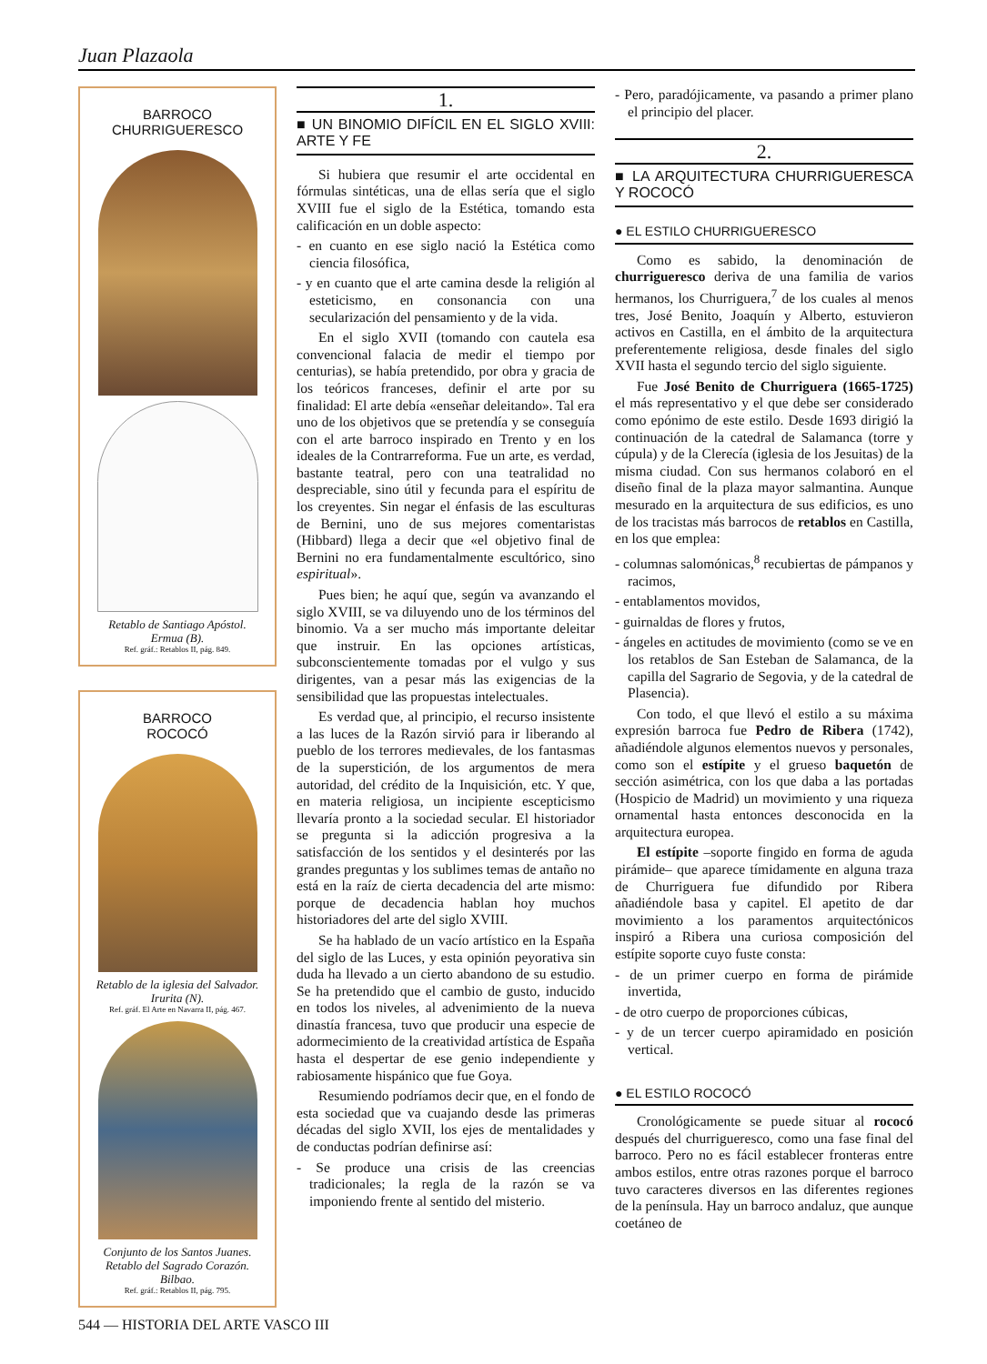Juan Plazaola
BARROCO
CHURRIGUERESCO
Retablo de Santiago Apóstol.
Ermua (B).
Ref. gráf.: Retablos II, pág. 849.
BARROCO
ROCOCÓ
Retablo de la iglesia del Salvador.
Irurita (N).
Ref. gráf. El Arte en Navarra II, pág. 467.
Conjunto de los Santos Juanes.
Retablo del Sagrado Corazón. Bilbao.
Ref. gráf.: Retablos II, pág. 795.
1.
■ UN BINOMIO DIFÍCIL EN EL SIGLO XVIII: ARTE Y FE
Si hubiera que resumir el arte occidental en fórmulas sintéticas, una de ellas sería que el siglo XVIII fue el siglo de la Estética, tomando esta calificación en un doble aspecto:
- en cuanto en ese siglo nació la Estética como ciencia filosófica,
- y en cuanto que el arte camina desde la religión al esteticismo, en consonancia con una secularización del pensamiento y de la vida.
En el siglo XVII (tomando con cautela esa convencional falacia de medir el tiempo por centurias), se había pretendido, por obra y gracia de los teóricos franceses, definir el arte por su finalidad: El arte debía «enseñar deleitando». Tal era uno de los objetivos que se pretendía y se conseguía con el arte barroco inspirado en Trento y en los ideales de la Contrarreforma. Fue un arte, es verdad, bastante teatral, pero con una teatralidad no despreciable, sino útil y fecunda para el espíritu de los creyentes. Sin negar el énfasis de las esculturas de Bernini, uno de sus mejores comentaristas (Hibbard) llega a decir que «el objetivo final de Bernini no era fundamentalmente escultórico, sino espiritual».
Pues bien; he aquí que, según va avanzando el siglo XVIII, se va diluyendo uno de los términos del binomio. Va a ser mucho más importante deleitar que instruir. En las opciones artísticas, subconscientemente tomadas por el vulgo y sus dirigentes, van a pesar más las exigencias de la sensibilidad que las propuestas intelectuales.
Es verdad que, al principio, el recurso insistente a las luces de la Razón sirvió para ir liberando al pueblo de los terrores medievales, de los fantasmas de la superstición, de los argumentos de mera autoridad, del crédito de la Inquisición, etc. Y que, en materia religiosa, un incipiente escepticismo llevaría pronto a la sociedad secular. El historiador se pregunta si la adicción progresiva a la satisfacción de los sentidos y el desinterés por las grandes preguntas y los sublimes temas de antaño no está en la raíz de cierta decadencia del arte mismo: porque de decadencia hablan hoy muchos historiadores del arte del siglo XVIII.
Se ha hablado de un vacío artístico en la España del siglo de las Luces, y esta opinión peyorativa sin duda ha llevado a un cierto abandono de su estudio. Se ha pretendido que el cambio de gusto, inducido en todos los niveles, al advenimiento de la nueva dinastía francesa, tuvo que producir una especie de adormecimiento de la creatividad artística de España hasta el despertar de ese genio independiente y rabiosamente hispánico que fue Goya.
Resumiendo podríamos decir que, en el fondo de esta sociedad que va cuajando desde las primeras décadas del siglo XVII, los ejes de mentalidades y de conductas podrían definirse así:
- Se produce una crisis de las creencias tradicionales; la regla de la razón se va imponiendo frente al sentido del misterio.
- Pero, paradójicamente, va pasando a primer plano el principio del placer.
2.
■ LA ARQUITECTURA CHURRIGUERESCA Y ROCOCÓ
● EL ESTILO CHURRIGUERESCO
Como es sabido, la denominación de churrigueresco deriva de una familia de varios hermanos, los Churriguera,<sup>7</sup> de los cuales al menos tres, José Benito, Joaquín y Alberto, estuvieron activos en Castilla, en el ámbito de la arquitectura preferentemente religiosa, desde finales del siglo XVII hasta el segundo tercio del siglo siguiente.
Fue José Benito de Churriguera (1665-1725) el más representativo y el que debe ser considerado como epónimo de este estilo. Desde 1693 dirigió la continuación de la catedral de Salamanca (torre y cúpula) y de la Clerecía (iglesia de los Jesuitas) de la misma ciudad. Con sus hermanos colaboró en el diseño final de la plaza mayor salmantina. Aunque mesurado en la arquitectura de sus edificios, es uno de los tracistas más barrocos de retablos en Castilla, en los que emplea:
- columnas salomónicas,<sup>8</sup> recubiertas de pámpanos y racimos,
- entablamentos movidos,
- guirnaldas de flores y frutos,
- ángeles en actitudes de movimiento (como se ve en los retablos de San Esteban de Salamanca, de la capilla del Sagrario de Segovia, y de la catedral de Plasencia).
Con todo, el que llevó el estilo a su máxima expresión barroca fue Pedro de Ribera (1742), añadiéndole algunos elementos nuevos y personales, como son el estípite y el grueso baquetón de sección asimétrica, con los que daba a las portadas (Hospicio de Madrid) un movimiento y una riqueza ornamental hasta entonces desconocida en la arquitectura europea.
El estípite –soporte fingido en forma de aguda pirámide– que aparece tímidamente en alguna traza de Churriguera fue difundido por Ribera añadiéndole basa y capitel. El apetito de dar movimiento a los paramentos arquitectónicos inspiró a Ribera una curiosa composición del estípite soporte cuyo fuste consta:
- de un primer cuerpo en forma de pirámide invertida,
- de otro cuerpo de proporciones cúbicas,
- y de un tercer cuerpo apiramidado en posición vertical.
● EL ESTILO ROCOCÓ
Cronológicamente se puede situar al rococó después del churrigueresco, como una fase final del barroco. Pero no es fácil establecer fronteras entre ambos estilos, entre otras razones porque el barroco tuvo caracteres diversos en las diferentes regiones de la península. Hay un barroco andaluz, que aunque coetáneo de
544 — HISTORIA DEL ARTE VASCO III